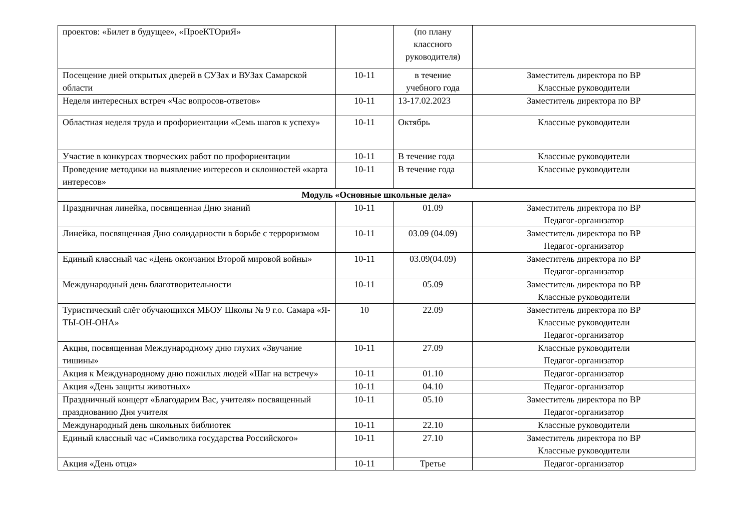| проектов: «Билет в будущее», «ПроеКТОриЯ» | | (по плану классного руководителя) | |
| Посещение дней открытых дверей в СУЗах и ВУЗах Самарской области | 10-11 | в течение учебного года | Заместитель директора по ВР Классные руководители |
| Неделя интересных встреч «Час вопросов-ответов» | 10-11 | 13-17.02.2023 | Заместитель директора по ВР |
| Областная неделя труда и профориентации «Семь шагов к успеху» | 10-11 | Октябрь | Классные руководители |
| Участие в конкурсах творческих работ по профориентации | 10-11 | В течение года | Классные руководители |
| Проведение методики на выявление интересов и склонностей «карта интересов» | 10-11 | В течение года | Классные руководители |
| Модуль «Основные школьные дела» | | | |
| Праздничная линейка, посвященная Дню знаний | 10-11 | 01.09 | Заместитель директора по ВР Педагог-организатор |
| Линейка, посвященная Дню солидарности в борьбе с терроризмом | 10-11 | 03.09 (04.09) | Заместитель директора по ВР Педагог-организатор |
| Единый классный час «День окончания Второй мировой войны» | 10-11 | 03.09(04.09) | Заместитель директора по ВР Педагог-организатор |
| Международный день благотворительности | 10-11 | 05.09 | Заместитель директора по ВР Классные руководители |
| Туристический слёт обучающихся МБОУ Школы № 9 г.о. Самара «Я-ТЫ-ОН-ОНА» | 10 | 22.09 | Заместитель директора по ВР Классные руководители Педагог-организатор |
| Акция, посвященная Международному дню глухих «Звучание тишины» | 10-11 | 27.09 | Классные руководители Педагог-организатор |
| Акция к Международному дню пожилых людей «Шаг на встречу» | 10-11 | 01.10 | Педагог-организатор |
| Акция «День защиты животных» | 10-11 | 04.10 | Педагог-организатор |
| Праздничный концерт «Благодарим Вас, учителя» посвященный празднованию Дня учителя | 10-11 | 05.10 | Заместитель директора по ВР Педагог-организатор |
| Международный день школьных библиотек | 10-11 | 22.10 | Классные руководители |
| Единый классный час «Символика государства Российского» | 10-11 | 27.10 | Заместитель директора по ВР Классные руководители |
| Акция «День отца» | 10-11 | Третье | Педагог-организатор |